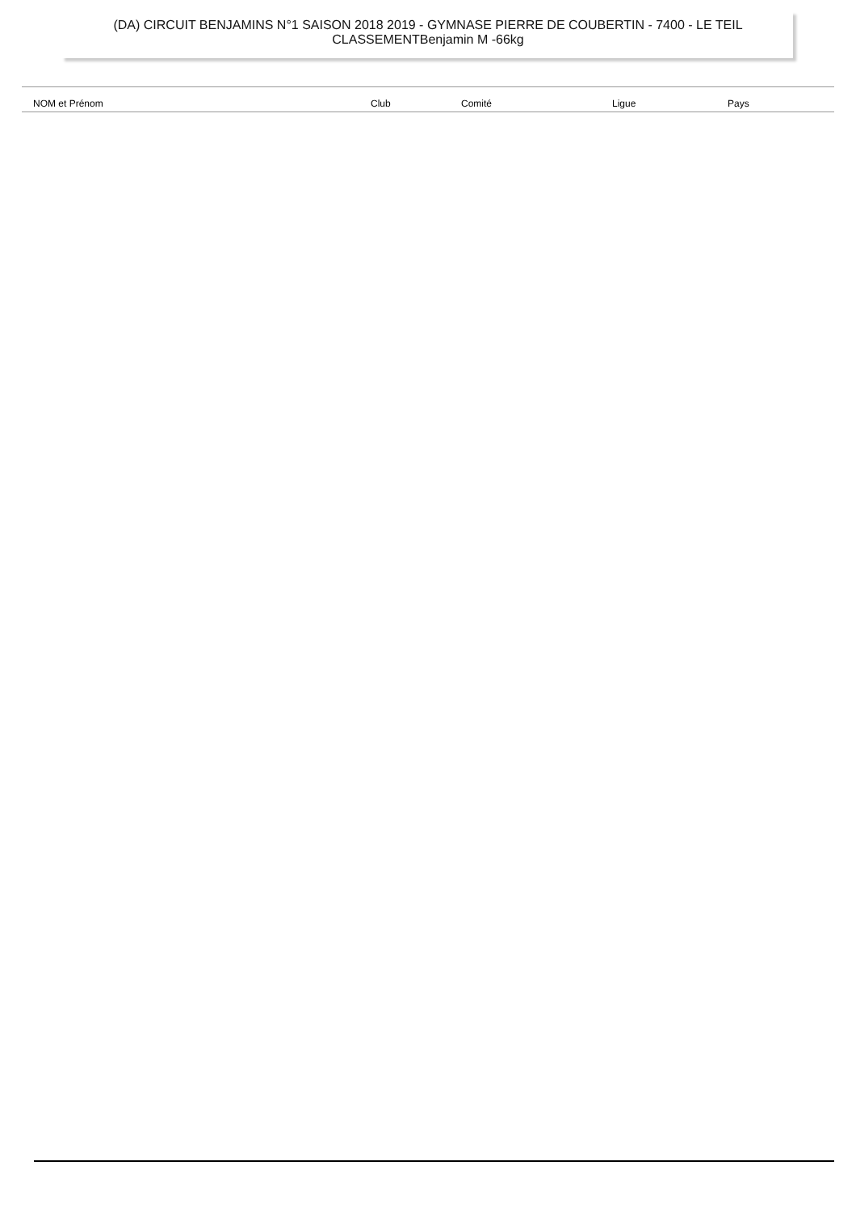(DA) CIRCUIT BENJAMINS N°1 SAISON 2018 2019 - GYMNASE PIERRE DE COUBERTIN - 7400 - LE TEIL
CLASSEMENTBenjamin M -66kg
| NOM et Prénom | Club | Comité | Ligue | Pays |
| --- | --- | --- | --- | --- |